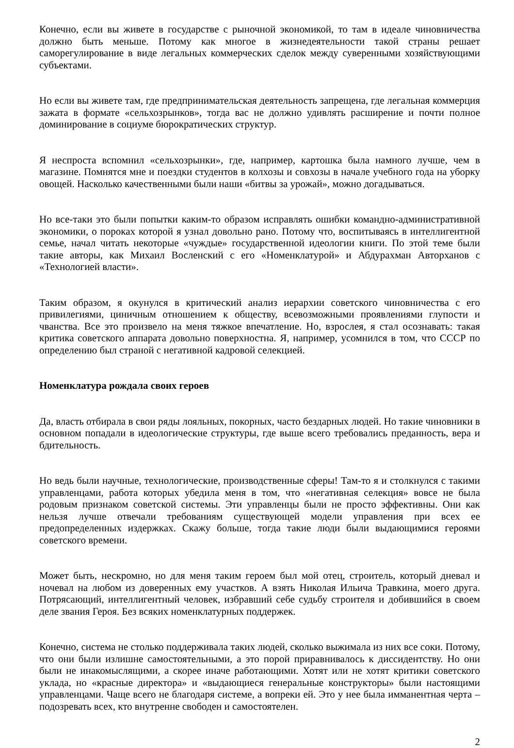Конечно, если вы живете в государстве с рыночной экономикой, то там в идеале чиновничества должно быть меньше. Потому как многое в жизнедеятельности такой страны решает саморегулирование в виде легальных коммерческих сделок между суверенными хозяйствующими субъектами.
Но если вы живете там, где предпринимательская деятельность запрещена, где легальная коммерция зажата в формате «сельхозрынков», тогда вас не должно удивлять расширение и почти полное доминирование в социуме бюрократических структур.
Я неспроста вспомнил «сельхозрынки», где, например, картошка была намного лучше, чем в магазине. Помнятся мне и поездки студентов в колхозы и совхозы в начале учебного года на уборку овощей. Насколько качественными были наши «битвы за урожай», можно догадываться.
Но все-таки это были попытки каким-то образом исправлять ошибки командно-административной экономики, о пороках которой я узнал довольно рано. Потому что, воспитываясь в интеллигентной семье, начал читать некоторые «чуждые» государственной идеологии книги. По этой теме были такие авторы, как Михаил Восленский с его «Номенклатурой» и Абдурахман Авторханов с «Технологией власти».
Таким образом, я окунулся в критический анализ иерархии советского чиновничества с его привилегиями, циничным отношением к обществу, всевозможными проявлениями глупости и чванства. Все это произвело на меня тяжкое впечатление. Но, взрослея, я стал осознавать: такая критика советского аппарата довольно поверхностна. Я, например, усомнился в том, что СССР по определению был страной с негативной кадровой селекцией.
Номенклатура рождала своих героев
Да, власть отбирала в свои ряды лояльных, покорных, часто бездарных людей. Но такие чиновники в основном попадали в идеологические структуры, где выше всего требовались преданность, вера и бдительность.
Но ведь были научные, технологические, производственные сферы! Там-то я и столкнулся с такими управленцами, работа которых убедила меня в том, что «негативная селекция» вовсе не была родовым признаком советской системы. Эти управленцы были не просто эффективны. Они как нельзя лучше отвечали требованиям существующей модели управления при всех ее предопределенных издержках. Скажу больше, тогда такие люди были выдающимися героями советского времени.
Может быть, нескромно, но для меня таким героем был мой отец, строитель, который дневал и ночевал на любом из доверенных ему участков. А взять Николая Ильича Травкина, моего друга. Потрясающий, интеллигентный человек, избравший себе судьбу строителя и добившийся в своем деле звания Героя. Без всяких номенклатурных поддержек.
Конечно, система не столько поддерживала таких людей, сколько выжимала из них все соки. Потому, что они были излишне самостоятельными, а это порой приравнивалось к диссидентству. Но они были не инакомыслящими, а скорее иначе работающими. Хотят или не хотят критики советского уклада, но «красные директора» и «выдающиеся генеральные конструкторы» были настоящими управленцами. Чаще всего не благодаря системе, а вопреки ей. Это у нее была имманентная черта – подозревать всех, кто внутренне свободен и самостоятелен.
2